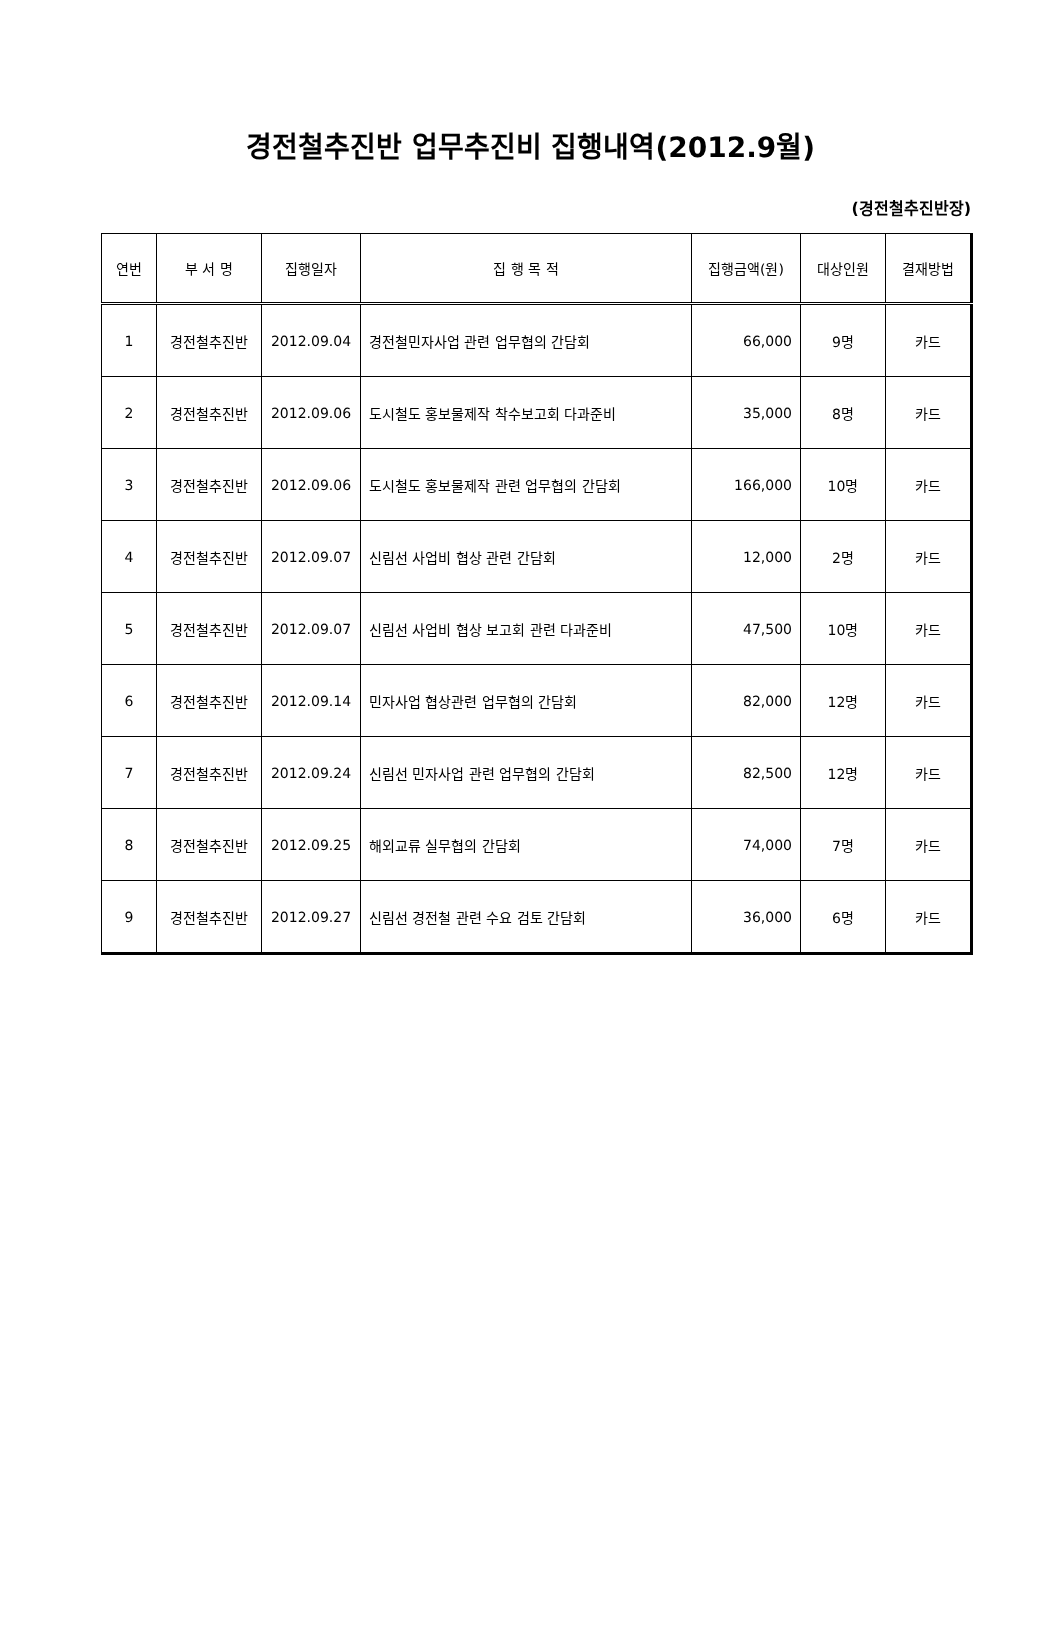경전철추진반 업무추진비 집행내역(2012.9월)
(경전철추진반장)
| 연번 | 부 서 명 | 집행일자 | 집 행 목 적 | 집행금액(원) | 대상인원 | 결재방법 |
| --- | --- | --- | --- | --- | --- | --- |
| 1 | 경전철추진반 | 2012.09.04 | 경전철민자사업 관련 업무협의 간담회 | 66,000 | 9명 | 카드 |
| 2 | 경전철추진반 | 2012.09.06 | 도시철도 홍보물제작 착수보고회 다과준비 | 35,000 | 8명 | 카드 |
| 3 | 경전철추진반 | 2012.09.06 | 도시철도 홍보물제작 관련 업무협의 간담회 | 166,000 | 10명 | 카드 |
| 4 | 경전철추진반 | 2012.09.07 | 신림선 사업비 협상 관련 간담회 | 12,000 | 2명 | 카드 |
| 5 | 경전철추진반 | 2012.09.07 | 신림선 사업비 협상 보고회 관련 다과준비 | 47,500 | 10명 | 카드 |
| 6 | 경전철추진반 | 2012.09.14 | 민자사업 협상관련 업무협의 간담회 | 82,000 | 12명 | 카드 |
| 7 | 경전철추진반 | 2012.09.24 | 신림선 민자사업 관련 업무협의 간담회 | 82,500 | 12명 | 카드 |
| 8 | 경전철추진반 | 2012.09.25 | 해외교류 실무협의 간담회 | 74,000 | 7명 | 카드 |
| 9 | 경전철추진반 | 2012.09.27 | 신림선 경전철 관련 수요 검토 간담회 | 36,000 | 6명 | 카드 |